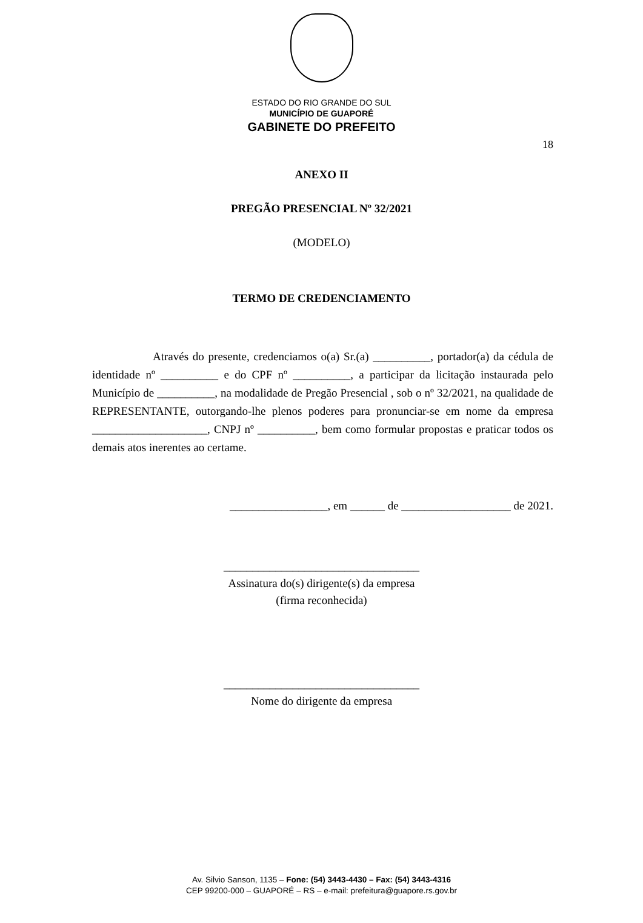ESTADO DO RIO GRANDE DO SUL
MUNICÍPIO DE GUAPORÉ
GABINETE DO PREFEITO
18
ANEXO II
PREGÃO PRESENCIAL Nº 32/2021
(MODELO)
TERMO DE CREDENCIAMENTO
Através do presente, credenciamos o(a) Sr.(a) __________, portador(a) da cédula de identidade nº __________ e do CPF nº __________, a participar da licitação instaurada pelo Município de __________, na modalidade de Pregão Presencial , sob o nº 32/2021, na qualidade de REPRESENTANTE, outorgando-lhe plenos poderes para pronunciar-se em nome da empresa ____________________, CNPJ nº __________, bem como formular propostas e praticar todos os demais atos inerentes ao certame.
_________________, em ______ de ___________________ de 2021.
__________________________________
Assinatura do(s) dirigente(s) da empresa
(firma reconhecida)
__________________________________
Nome do dirigente da empresa
Av. Silvio Sanson, 1135 – Fone: (54) 3443-4430 – Fax: (54) 3443-4316
CEP 99200-000 – GUAPORÉ – RS – e-mail: prefeitura@guapore.rs.gov.br